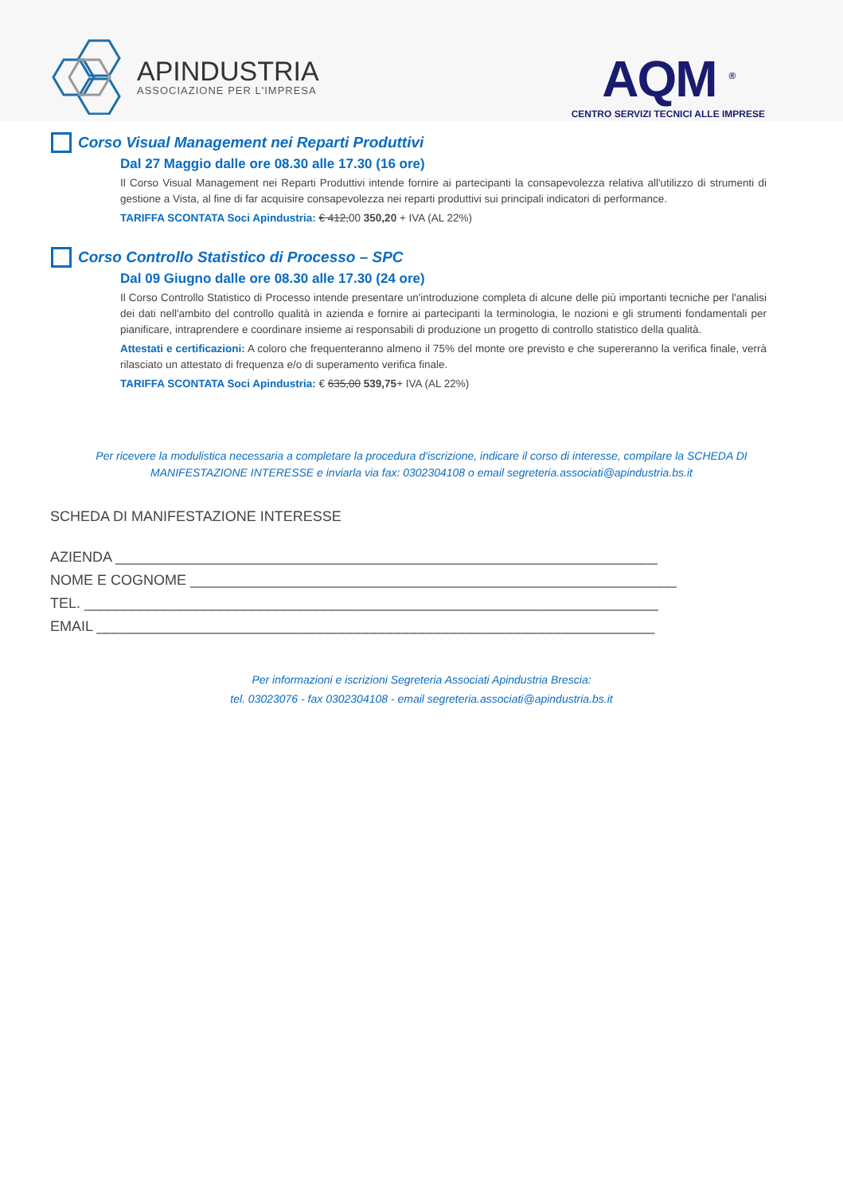APINDUSTRIA
ASSOCIAZIONE PER L'IMPRESA
AQM <sup>®</sup>
CENTRO SERVIZI TECNICI ALLE IMPRESE
Corso Visual Management nei Reparti Produttivi
Dal 27 Maggio dalle ore 08.30 alle 17.30 (16 ore)
Il Corso Visual Management nei Reparti Produttivi intende fornire ai partecipanti la consapevolezza relativa all'utilizzo di strumenti di gestione a Vista, al fine di far acquisire consapevolezza nei reparti produttivi sui principali indicatori di performance.
TARIFFA SCONTATA Soci Apindustria: € 412,00 350,20 + IVA (AL 22%)
Corso Controllo Statistico di Processo – SPC
Dal 09 Giugno dalle ore 08.30 alle 17.30 (24 ore)
Il Corso Controllo Statistico di Processo intende presentare un'introduzione completa di alcune delle più importanti tecniche per l'analisi dei dati nell'ambito del controllo qualità in azienda e fornire ai partecipanti la terminologia, le nozioni e gli strumenti fondamentali per pianificare, intraprendere e coordinare insieme ai responsabili di produzione un progetto di controllo statistico della qualità.
Attestati e certificazioni: A coloro che frequenteranno almeno il 75% del monte ore previsto e che supereranno la verifica finale, verrà rilasciato un attestato di frequenza e/o di superamento verifica finale.
TARIFFA SCONTATA Soci Apindustria: € 635,00 539,75+ IVA (AL 22%)
Per ricevere la modulistica necessaria a completare la procedura d'iscrizione, indicare il corso di interesse, compilare la SCHEDA DI MANIFESTAZIONE INTERESSE e inviarla via fax: 0302304108 o email segreteria.associati@apindustria.bs.it
SCHEDA DI MANIFESTAZIONE INTERESSE
AZIENDA ____________________________________________________________________
NOME E COGNOME _____________________________________________________________
TEL. ________________________________________________________________________
EMAIL ______________________________________________________________________
Per informazioni e iscrizioni Segreteria Associati Apindustria Brescia:
tel. 03023076 - fax 0302304108 - email segreteria.associati@apindustria.bs.it